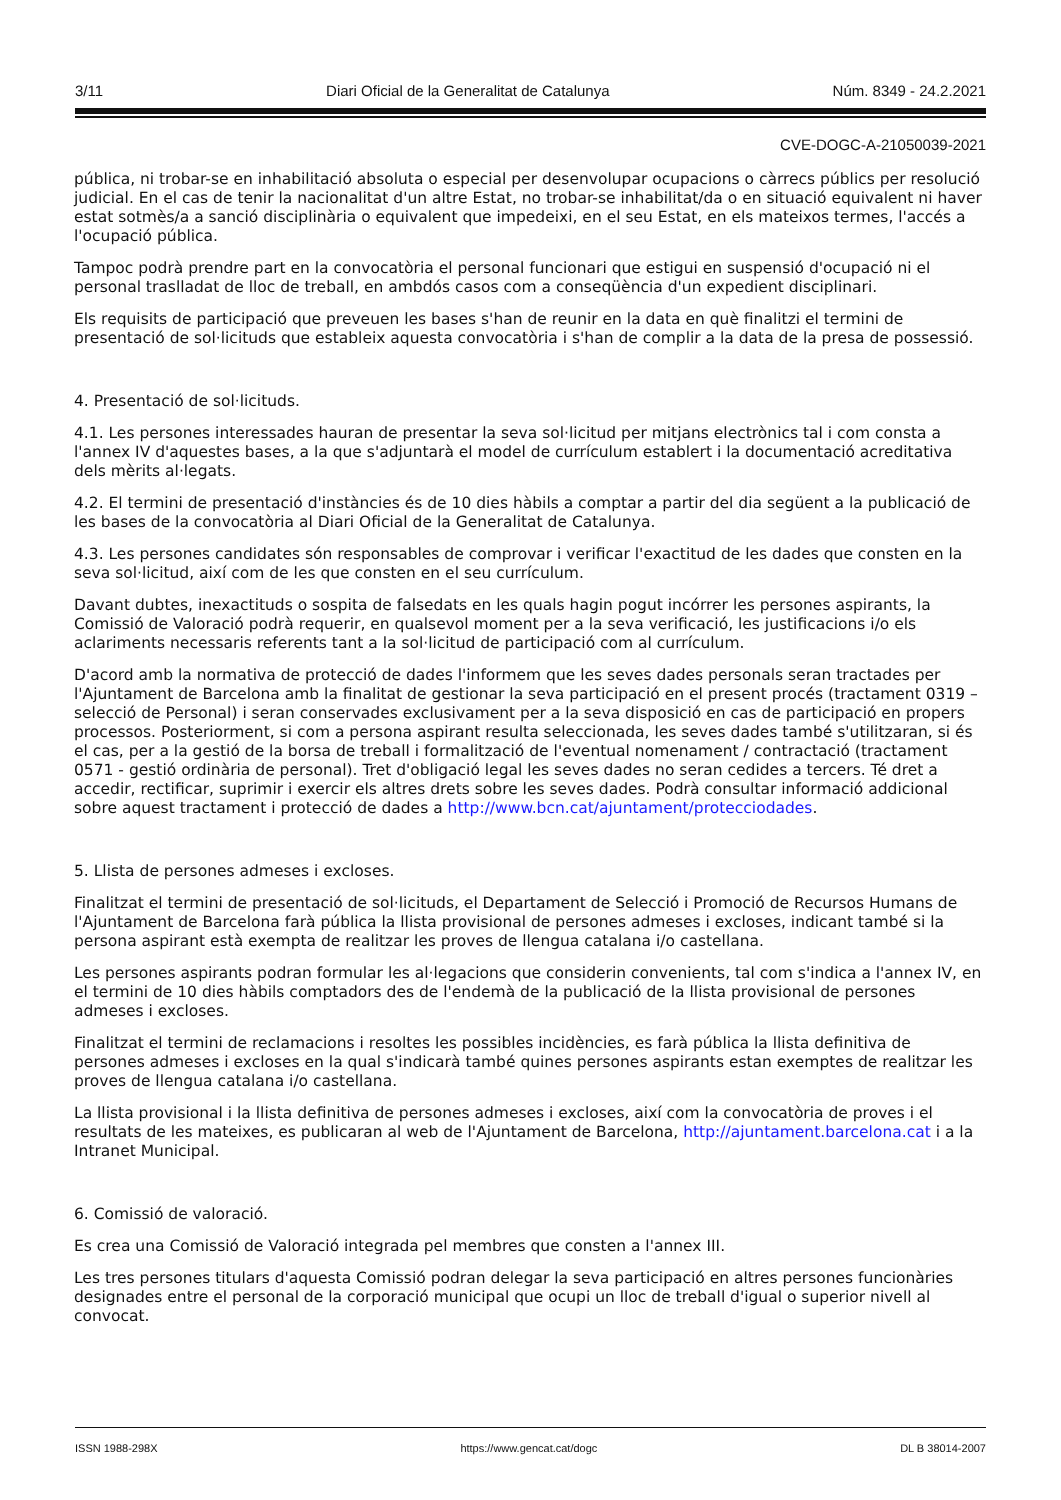3/11 Diari Oficial de la Generalitat de Catalunya Núm. 8349 - 24.2.2021
CVE-DOGC-A-21050039-2021
pública, ni trobar-se en inhabilitació absoluta o especial per desenvolupar ocupacions o càrrecs públics per resolució judicial. En el cas de tenir la nacionalitat d'un altre Estat, no trobar-se inhabilitat/da o en situació equivalent ni haver estat sotmès/a a sanció disciplinària o equivalent que impedeixi, en el seu Estat, en els mateixos termes, l'accés a l'ocupació pública.
Tampoc podrà prendre part en la convocatòria el personal funcionari que estigui en suspensió d'ocupació ni el personal traslladat de lloc de treball, en ambdós casos com a conseqüència d'un expedient disciplinari.
Els requisits de participació que preveuen les bases s'han de reunir en la data en què finalitzi el termini de presentació de sol·licituds que estableix aquesta convocatòria i s'han de complir a la data de la presa de possessió.
4. Presentació de sol·licituds.
4.1. Les persones interessades hauran de presentar la seva sol·licitud per mitjans electrònics tal i com consta a l'annex IV d'aquestes bases, a la que s'adjuntarà el model de currículum establert i la documentació acreditativa dels mèrits al·legats.
4.2. El termini de presentació d'instàncies és de 10 dies hàbils a comptar a partir del dia següent a la publicació de les bases de la convocatòria al Diari Oficial de la Generalitat de Catalunya.
4.3. Les persones candidates són responsables de comprovar i verificar l'exactitud de les dades que consten en la seva sol·licitud, així com de les que consten en el seu currículum.
Davant dubtes, inexactituds o sospita de falsedats en les quals hagin pogut incórrer les persones aspirants, la Comissió de Valoració podrà requerir, en qualsevol moment per a la seva verificació, les justificacions i/o els aclariments necessaris referents tant a la sol·licitud de participació com al currículum.
D'acord amb la normativa de protecció de dades l'informem que les seves dades personals seran tractades per l'Ajuntament de Barcelona amb la finalitat de gestionar la seva participació en el present procés (tractament 0319 – selecció de Personal) i seran conservades exclusivament per a la seva disposició en cas de participació en propers processos. Posteriorment, si com a persona aspirant resulta seleccionada, les seves dades també s'utilitzaran, si és el cas, per a la gestió de la borsa de treball i formalització de l'eventual nomenament / contractació (tractament 0571 - gestió ordinària de personal). Tret d'obligació legal les seves dades no seran cedides a tercers. Té dret a accedir, rectificar, suprimir i exercir els altres drets sobre les seves dades. Podrà consultar informació addicional sobre aquest tractament i protecció de dades a http://www.bcn.cat/ajuntament/protecciodades.
5. Llista de persones admeses i excloses.
Finalitzat el termini de presentació de sol·licituds, el Departament de Selecció i Promoció de Recursos Humans de l'Ajuntament de Barcelona farà pública la llista provisional de persones admeses i excloses, indicant també si la persona aspirant està exempta de realitzar les proves de llengua catalana i/o castellana.
Les persones aspirants podran formular les al·legacions que considerin convenients, tal com s'indica a l'annex IV, en el termini de 10 dies hàbils comptadors des de l'endemà de la publicació de la llista provisional de persones admeses i excloses.
Finalitzat el termini de reclamacions i resoltes les possibles incidències, es farà pública la llista definitiva de persones admeses i excloses en la qual s'indicarà també quines persones aspirants estan exemptes de realitzar les proves de llengua catalana i/o castellana.
La llista provisional i la llista definitiva de persones admeses i excloses, així com la convocatòria de proves i el resultats de les mateixes, es publicaran al web de l'Ajuntament de Barcelona, http://ajuntament.barcelona.cat i a la Intranet Municipal.
6. Comissió de valoració.
Es crea una Comissió de Valoració integrada pel membres que consten a l'annex III.
Les tres persones titulars d'aquesta Comissió podran delegar la seva participació en altres persones funcionàries designades entre el personal de la corporació municipal que ocupi un lloc de treball d'igual o superior nivell al convocat.
ISSN 1988-298X https://www.gencat.cat/dogc DL B 38014-2007